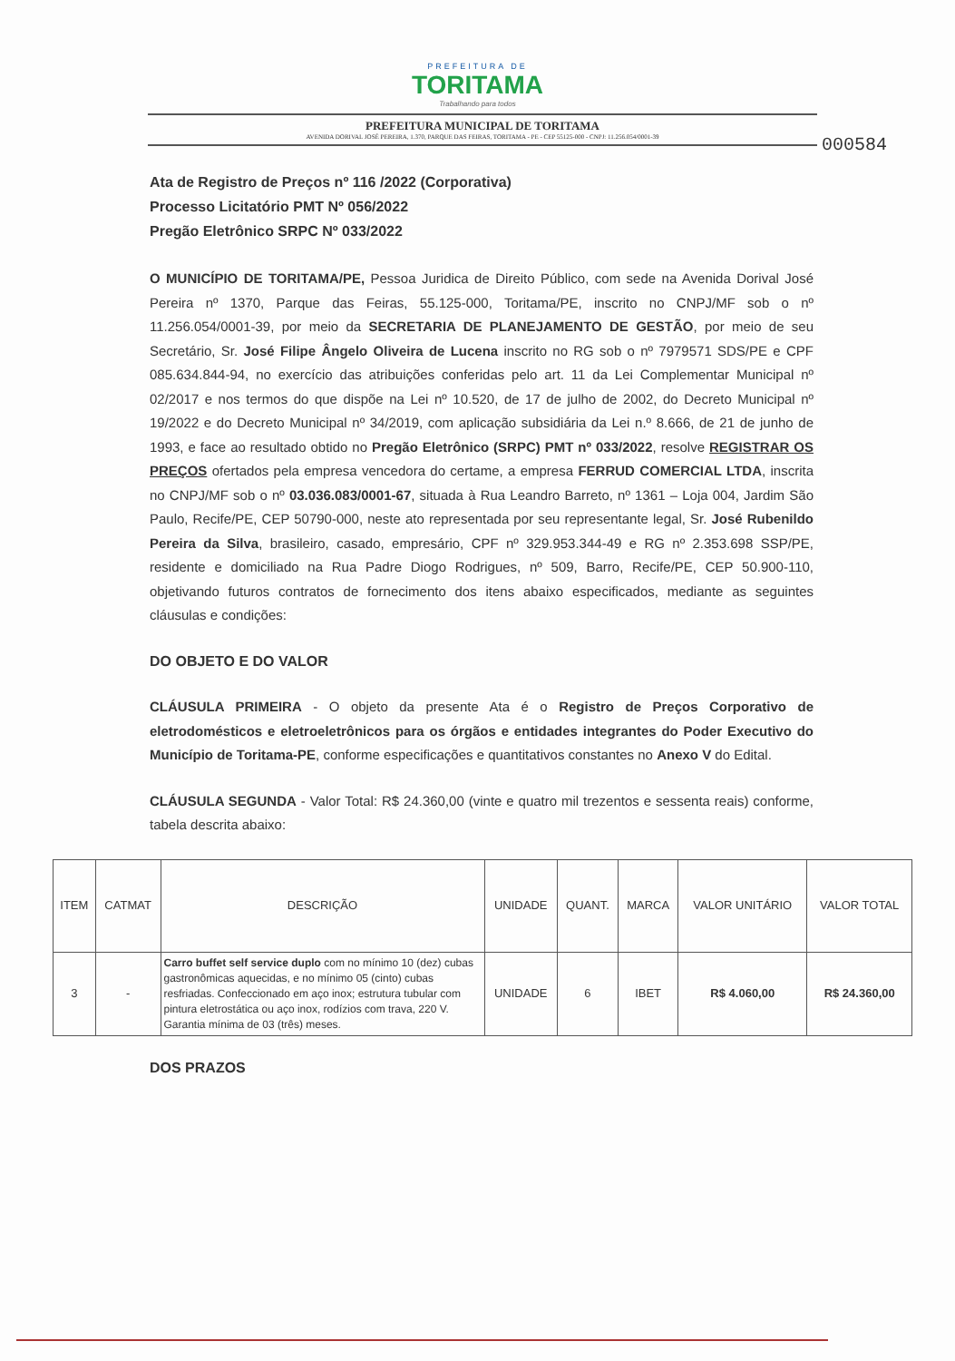PREFEITURA DE
TORITAMA
Trabalhando para todos
000584
PREFEITURA MUNICIPAL DE TORITAMA
AVENIDA DORIVAL JOSÉ PEREIRA, 1.370, PARQUE DAS FEIRAS, TORITAMA - PE - CEP 55125-000 - CNPJ: 11.256.054/0001-39
Ata de Registro de Preços nº 116 /2022 (Corporativa)
Processo Licitatório PMT Nº 056/2022
Pregão Eletrônico SRPC Nº 033/2022
O MUNICÍPIO DE TORITAMA/PE, Pessoa Juridica de Direito Público, com sede na Avenida Dorival José Pereira nº 1370, Parque das Feiras, 55.125-000, Toritama/PE, inscrito no CNPJ/MF sob o nº 11.256.054/0001-39, por meio da SECRETARIA DE PLANEJAMENTO DE GESTÃO, por meio de seu Secretário, Sr. José Filipe Ângelo Oliveira de Lucena inscrito no RG sob o nº 7979571 SDS/PE e CPF 085.634.844-94, no exercício das atribuições conferidas pelo art. 11 da Lei Complementar Municipal nº 02/2017 e nos termos do que dispõe na Lei nº 10.520, de 17 de julho de 2002, do Decreto Municipal nº 19/2022 e do Decreto Municipal nº 34/2019, com aplicação subsidiária da Lei n.º 8.666, de 21 de junho de 1993, e face ao resultado obtido no Pregão Eletrônico (SRPC) PMT nº 033/2022, resolve REGISTRAR OS PREÇOS ofertados pela empresa vencedora do certame, a empresa FERRUD COMERCIAL LTDA, inscrita no CNPJ/MF sob o nº 03.036.083/0001-67, situada à Rua Leandro Barreto, nº 1361 – Loja 004, Jardim São Paulo, Recife/PE, CEP 50790-000, neste ato representada por seu representante legal, Sr. José Rubenildo Pereira da Silva, brasileiro, casado, empresário, CPF nº 329.953.344-49 e RG nº 2.353.698 SSP/PE, residente e domiciliado na Rua Padre Diogo Rodrigues, nº 509, Barro, Recife/PE, CEP 50.900-110, objetivando futuros contratos de fornecimento dos itens abaixo especificados, mediante as seguintes cláusulas e condições:
DO OBJETO E DO VALOR
CLÁUSULA PRIMEIRA - O objeto da presente Ata é o Registro de Preços Corporativo de eletrodomésticos e eletroeletrônicos para os órgãos e entidades integrantes do Poder Executivo do Município de Toritama-PE, conforme especificações e quantitativos constantes no Anexo V do Edital.
CLÁUSULA SEGUNDA - Valor Total: R$ 24.360,00 (vinte e quatro mil trezentos e sessenta reais) conforme, tabela descrita abaixo:
| ITEM | CATMAT | DESCRIÇÃO | UNIDADE | QUANT. | MARCA | VALOR UNITÁRIO | VALOR TOTAL |
| --- | --- | --- | --- | --- | --- | --- | --- |
| 3 | - | Carro buffet self service duplo com no mínimo 10 (dez) cubas gastronômicas aquecidas, e no mínimo 05 (cinto) cubas resfriadas. Confeccionado em aço inox; estrutura tubular com pintura eletrostática ou aço inox, rodízios com trava, 220 V. Garantia mínima de 03 (três) meses. | UNIDADE | 6 | IBET | R$ 4.060,00 | R$ 24.360,00 |
DOS PRAZOS